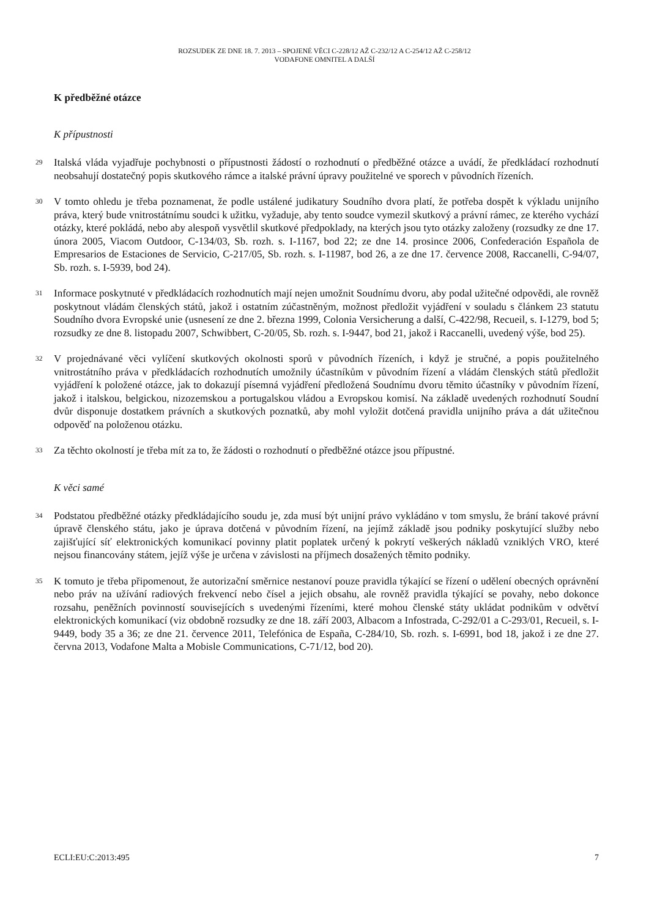ROZSUDEK ZE DNE 18. 7. 2013 – SPOJENÉ VĚCI C-228/12 AŽ C-232/12 A C-254/12 AŽ C-258/12
VODAFONE OMNITEL A DALŠÍ
K předběžné otázce
K přípustnosti
29
Italská vláda vyjadřuje pochybnosti o přípustnosti žádostí o rozhodnutí o předběžné otázce a uvádí, že předkládací rozhodnutí neobsahují dostatečný popis skutkového rámce a italské právní úpravy použitelné ve sporech v původních řízeních.
30
V tomto ohledu je třeba poznamenat, že podle ustálené judikatury Soudního dvora platí, že potřeba dospět k výkladu unijního práva, který bude vnitrostátnímu soudci k užitku, vyžaduje, aby tento soudce vymezil skutkový a právní rámec, ze kterého vychází otázky, které pokládá, nebo aby alespoň vysvětlil skutkové předpoklady, na kterých jsou tyto otázky založeny (rozsudky ze dne 17. února 2005, Viacom Outdoor, C-134/03, Sb. rozh. s. I-1167, bod 22; ze dne 14. prosince 2006, Confederación Española de Empresarios de Estaciones de Servicio, C-217/05, Sb. rozh. s. I-11987, bod 26, a ze dne 17. července 2008, Raccanelli, C-94/07, Sb. rozh. s. I-5939, bod 24).
31
Informace poskytnuté v předkládacích rozhodnutích mají nejen umožnit Soudnímu dvoru, aby podal užitečné odpovědi, ale rovněž poskytnout vládám členských států, jakož i ostatním zúčastněným, možnost předložit vyjádření v souladu s článkem 23 statutu Soudního dvora Evropské unie (usnesení ze dne 2. března 1999, Colonia Versicherung a další, C-422/98, Recueil, s. I-1279, bod 5; rozsudky ze dne 8. listopadu 2007, Schwibbert, C-20/05, Sb. rozh. s. I-9447, bod 21, jakož i Raccanelli, uvedený výše, bod 25).
32
V projednávané věci vylíčení skutkových okolnosti sporů v původních řízeních, i když je stručné, a popis použitelného vnitrostátního práva v předkládacích rozhodnutích umožnily účastníkům v původním řízení a vládám členských států předložit vyjádření k položené otázce, jak to dokazují písemná vyjádření předložená Soudnímu dvoru těmito účastníky v původním řízení, jakož i italskou, belgickou, nizozemskou a portugalskou vládou a Evropskou komisí. Na základě uvedených rozhodnutí Soudní dvůr disponuje dostatkem právních a skutkových poznatků, aby mohl vyložit dotčená pravidla unijního práva a dát užitečnou odpověď na položenou otázku.
33
Za těchto okolností je třeba mít za to, že žádosti o rozhodnutí o předběžné otázce jsou přípustné.
K věci samé
34
Podstatou předběžné otázky předkládajícího soudu je, zda musí být unijní právo vykládáno v tom smyslu, že brání takové právní úpravě členského státu, jako je úprava dotčená v původním řízení, na jejímž základě jsou podniky poskytující služby nebo zajišťující síť elektronických komunikací povinny platit poplatek určený k pokrytí veškerých nákladů vzniklých VRO, které nejsou financovány státem, jejíž výše je určena v závislosti na příjmech dosažených těmito podniky.
35
K tomuto je třeba připomenout, že autorizační směrnice nestanoví pouze pravidla týkající se řízení o udělení obecných oprávnění nebo práv na užívání radiových frekvencí nebo čísel a jejich obsahu, ale rovněž pravidla týkající se povahy, nebo dokonce rozsahu, peněžních povinností souvisejících s uvedenými řízeními, které mohou členské státy ukládat podnikům v odvětví elektronických komunikací (viz obdobně rozsudky ze dne 18. září 2003, Albacom a Infostrada, C-292/01 a C-293/01, Recueil, s. I-9449, body 35 a 36; ze dne 21. července 2011, Telefónica de España, C-284/10, Sb. rozh. s. I-6991, bod 18, jakož i ze dne 27. června 2013, Vodafone Malta a Mobisle Communications, C-71/12, bod 20).
ECLI:EU:C:2013:495 7